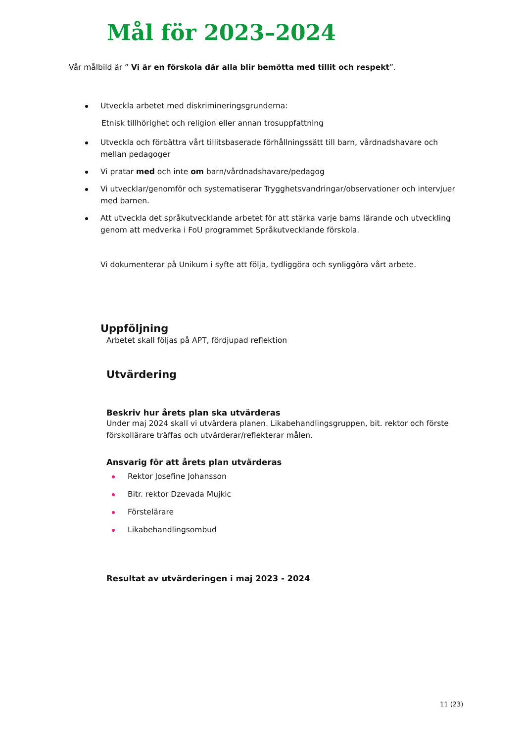Mål för 2023–2024
Vår målbild är ” Vi är en förskola där alla blir bemötta med tillit och respekt”.
Utveckla arbetet med diskrimineringsgrunderna:
Etnisk tillhörighet och religion eller annan trosuppfattning
Utveckla och förbättra vårt tillitsbaserade förhållningssätt till barn, vårdnadshavare och mellan pedagoger
Vi pratar med och inte om barn/vårdnadshavare/pedagog
Vi utvecklar/genomför och systematiserar Trygghetsvandringar/observationer och intervjuer med barnen.
Att utveckla det språkutvecklande arbetet för att stärka varje barns lärande och utveckling genom att medverka i FoU programmet Språkutvecklande förskola.
Vi dokumenterar på Unikum i syfte att följa, tydliggöra och synliggöra vårt arbete.
Uppföljning
Arbetet skall följas på APT, fördjupad reflektion
Utvärdering
Beskriv hur årets plan ska utvärderas
Under maj 2024 skall vi utvärdera planen. Likabehandlingsgruppen, bit. rektor och förste förskollärare träffas och utvärderar/reflekterar målen.
Ansvarig för att årets plan utvärderas
Rektor Josefine Johansson
Bitr. rektor Dzevada Mujkic
Förstelärare
Likabehandlingsombud
Resultat av utvärderingen i maj 2023 - 2024
11 (23)